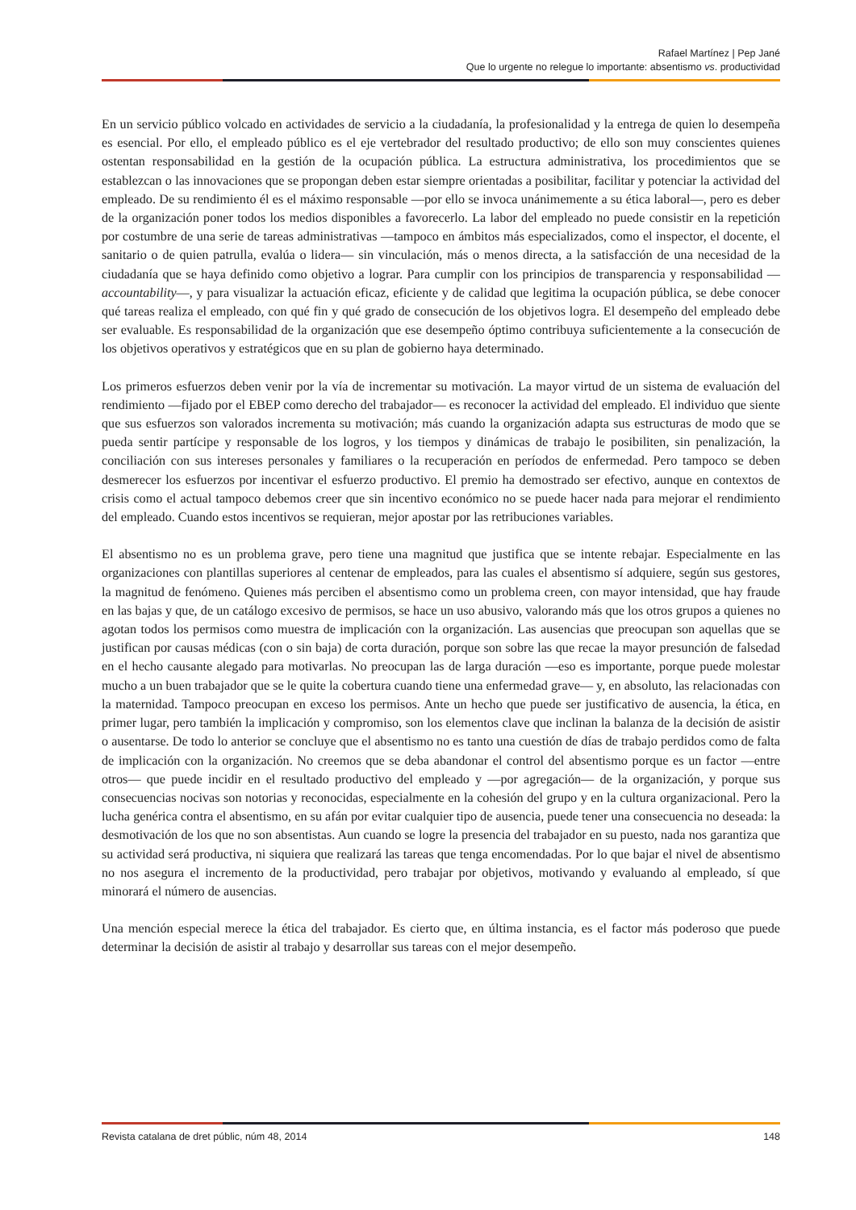Rafael Martínez | Pep Jané
Que lo urgente no relegue lo importante: absentismo vs. productividad
En un servicio público volcado en actividades de servicio a la ciudadanía, la profesionalidad y la entrega de quien lo desempeña es esencial. Por ello, el empleado público es el eje vertebrador del resultado productivo; de ello son muy conscientes quienes ostentan responsabilidad en la gestión de la ocupación pública. La estructura administrativa, los procedimientos que se establezcan o las innovaciones que se propongan deben estar siempre orientadas a posibilitar, facilitar y potenciar la actividad del empleado. De su rendimiento él es el máximo responsable —por ello se invoca unánimemente a su ética laboral—, pero es deber de la organización poner todos los medios disponibles a favorecerlo. La labor del empleado no puede consistir en la repetición por costumbre de una serie de tareas administrativas —tampoco en ámbitos más especializados, como el inspector, el docente, el sanitario o de quien patrulla, evalúa o lidera— sin vinculación, más o menos directa, a la satisfacción de una necesidad de la ciudadanía que se haya definido como objetivo a lograr. Para cumplir con los principios de transparencia y responsabilidad —accountability—, y para visualizar la actuación eficaz, eficiente y de calidad que legitima la ocupación pública, se debe conocer qué tareas realiza el empleado, con qué fin y qué grado de consecución de los objetivos logra. El desempeño del empleado debe ser evaluable. Es responsabilidad de la organización que ese desempeño óptimo contribuya suficientemente a la consecución de los objetivos operativos y estratégicos que en su plan de gobierno haya determinado.
Los primeros esfuerzos deben venir por la vía de incrementar su motivación. La mayor virtud de un sistema de evaluación del rendimiento —fijado por el EBEP como derecho del trabajador— es reconocer la actividad del empleado. El individuo que siente que sus esfuerzos son valorados incrementa su motivación; más cuando la organización adapta sus estructuras de modo que se pueda sentir partícipe y responsable de los logros, y los tiempos y dinámicas de trabajo le posibiliten, sin penalización, la conciliación con sus intereses personales y familiares o la recuperación en períodos de enfermedad. Pero tampoco se deben desmerecer los esfuerzos por incentivar el esfuerzo productivo. El premio ha demostrado ser efectivo, aunque en contextos de crisis como el actual tampoco debemos creer que sin incentivo económico no se puede hacer nada para mejorar el rendimiento del empleado. Cuando estos incentivos se requieran, mejor apostar por las retribuciones variables.
El absentismo no es un problema grave, pero tiene una magnitud que justifica que se intente rebajar. Especialmente en las organizaciones con plantillas superiores al centenar de empleados, para las cuales el absentismo sí adquiere, según sus gestores, la magnitud de fenómeno. Quienes más perciben el absentismo como un problema creen, con mayor intensidad, que hay fraude en las bajas y que, de un catálogo excesivo de permisos, se hace un uso abusivo, valorando más que los otros grupos a quienes no agotan todos los permisos como muestra de implicación con la organización. Las ausencias que preocupan son aquellas que se justifican por causas médicas (con o sin baja) de corta duración, porque son sobre las que recae la mayor presunción de falsedad en el hecho causante alegado para motivarlas. No preocupan las de larga duración —eso es importante, porque puede molestar mucho a un buen trabajador que se le quite la cobertura cuando tiene una enfermedad grave— y, en absoluto, las relacionadas con la maternidad. Tampoco preocupan en exceso los permisos. Ante un hecho que puede ser justificativo de ausencia, la ética, en primer lugar, pero también la implicación y compromiso, son los elementos clave que inclinan la balanza de la decisión de asistir o ausentarse. De todo lo anterior se concluye que el absentismo no es tanto una cuestión de días de trabajo perdidos como de falta de implicación con la organización. No creemos que se deba abandonar el control del absentismo porque es un factor —entre otros— que puede incidir en el resultado productivo del empleado y —por agregación— de la organización, y porque sus consecuencias nocivas son notorias y reconocidas, especialmente en la cohesión del grupo y en la cultura organizacional. Pero la lucha genérica contra el absentismo, en su afán por evitar cualquier tipo de ausencia, puede tener una consecuencia no deseada: la desmotivación de los que no son absentistas. Aun cuando se logre la presencia del trabajador en su puesto, nada nos garantiza que su actividad será productiva, ni siquiera que realizará las tareas que tenga encomendadas. Por lo que bajar el nivel de absentismo no nos asegura el incremento de la productividad, pero trabajar por objetivos, motivando y evaluando al empleado, sí que minorará el número de ausencias.
Una mención especial merece la ética del trabajador. Es cierto que, en última instancia, es el factor más poderoso que puede determinar la decisión de asistir al trabajo y desarrollar sus tareas con el mejor desempeño.
Revista catalana de dret públic, núm 48, 2014 148